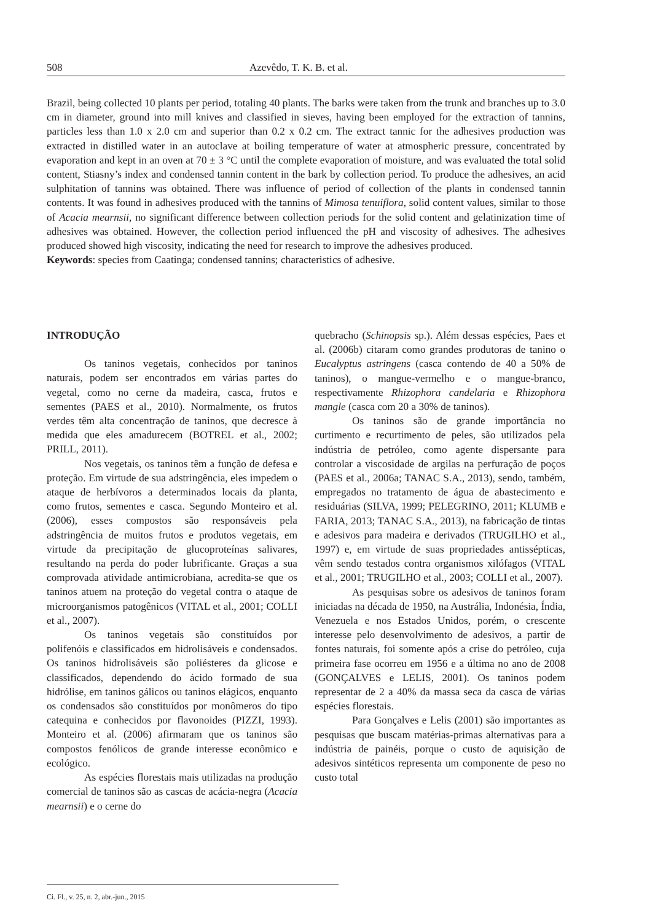508 Azevêdo, T. K. B. et al.
Brazil, being collected 10 plants per period, totaling 40 plants. The barks were taken from the trunk and branches up to 3.0 cm in diameter, ground into mill knives and classified in sieves, having been employed for the extraction of tannins, particles less than 1.0 x 2.0 cm and superior than 0.2 x 0.2 cm. The extract tannic for the adhesives production was extracted in distilled water in an autoclave at boiling temperature of water at atmospheric pressure, concentrated by evaporation and kept in an oven at 70 ± 3 °C until the complete evaporation of moisture, and was evaluated the total solid content, Stiasny’s index and condensed tannin content in the bark by collection period. To produce the adhesives, an acid sulphitation of tannins was obtained. There was influence of period of collection of the plants in condensed tannin contents. It was found in adhesives produced with the tannins of Mimosa tenuiflora, solid content values, similar to those of Acacia mearnsii, no significant difference between collection periods for the solid content and gelatinization time of adhesives was obtained. However, the collection period influenced the pH and viscosity of adhesives. The adhesives produced showed high viscosity, indicating the need for research to improve the adhesives produced.
Keywords: species from Caatinga; condensed tannins; characteristics of adhesive.
INTRODUÇÃO
Os taninos vegetais, conhecidos por taninos naturais, podem ser encontrados em várias partes do vegetal, como no cerne da madeira, casca, frutos e sementes (PAES et al., 2010). Normalmente, os frutos verdes têm alta concentração de taninos, que decresce à medida que eles amadurecem (BOTREL et al., 2002; PRILL, 2011).
Nos vegetais, os taninos têm a função de defesa e proteção. Em virtude de sua adstringência, eles impedem o ataque de herbívoros a determinados locais da planta, como frutos, sementes e casca. Segundo Monteiro et al. (2006), esses compostos são responsáveis pela adstringência de muitos frutos e produtos vegetais, em virtude da precipitação de glucoproteínas salivares, resultando na perda do poder lubrificante. Graças a sua comprovada atividade antimicrobiana, acredita-se que os taninos atuem na proteção do vegetal contra o ataque de microorganismos patogênicos (VITAL et al., 2001; COLLI et al., 2007).
Os taninos vegetais são constituídos por polifenóis e classificados em hidrolisáveis e condensados. Os taninos hidrolisáveis são poliésteres da glicose e classificados, dependendo do ácido formado de sua hidrólise, em taninos gálicos ou taninos elágicos, enquanto os condensados são constituídos por monômeros do tipo catequina e conhecidos por flavonoides (PIZZI, 1993). Monteiro et al. (2006) afirmaram que os taninos são compostos fenólicos de grande interesse econômico e ecológico.
As espécies florestais mais utilizadas na produção comercial de taninos são as cascas de acácia-negra (Acacia mearnsii) e o cerne do
quebracho (Schinopsis sp.). Além dessas espécies, Paes et al. (2006b) citaram como grandes produtoras de tanino o Eucalyptus astringens (casca contendo de 40 a 50% de taninos), o mangue-vermelho e o mangue-branco, respectivamente Rhizophora candelaria e Rhizophora mangle (casca com 20 a 30% de taninos).
Os taninos são de grande importância no curtimento e recurtimento de peles, são utilizados pela indústria de petróleo, como agente dispersante para controlar a viscosidade de argilas na perfuração de poços (PAES et al., 2006a; TANAC S.A., 2013), sendo, também, empregados no tratamento de água de abastecimento e residuárias (SILVA, 1999; PELEGRINO, 2011; KLUMB e FARIA, 2013; TANAC S.A., 2013), na fabricação de tintas e adesivos para madeira e derivados (TRUGILHO et al., 1997) e, em virtude de suas propriedades antissépticas, vêm sendo testados contra organismos xilófagos (VITAL et al., 2001; TRUGILHO et al., 2003; COLLI et al., 2007).
As pesquisas sobre os adesivos de taninos foram iniciadas na década de 1950, na Austrália, Indonésia, Índia, Venezuela e nos Estados Unidos, porém, o crescente interesse pelo desenvolvimento de adesivos, a partir de fontes naturais, foi somente após a crise do petróleo, cuja primeira fase ocorreu em 1956 e a última no ano de 2008 (GONÇALVES e LELIS, 2001). Os taninos podem representar de 2 a 40% da massa seca da casca de várias espécies florestais.
Para Gonçalves e Lelis (2001) são importantes as pesquisas que buscam matérias-primas alternativas para a indústria de painéis, porque o custo de aquisição de adesivos sintéticos representa um componente de peso no custo total
Ci. Fl., v. 25, n. 2, abr.-jun., 2015